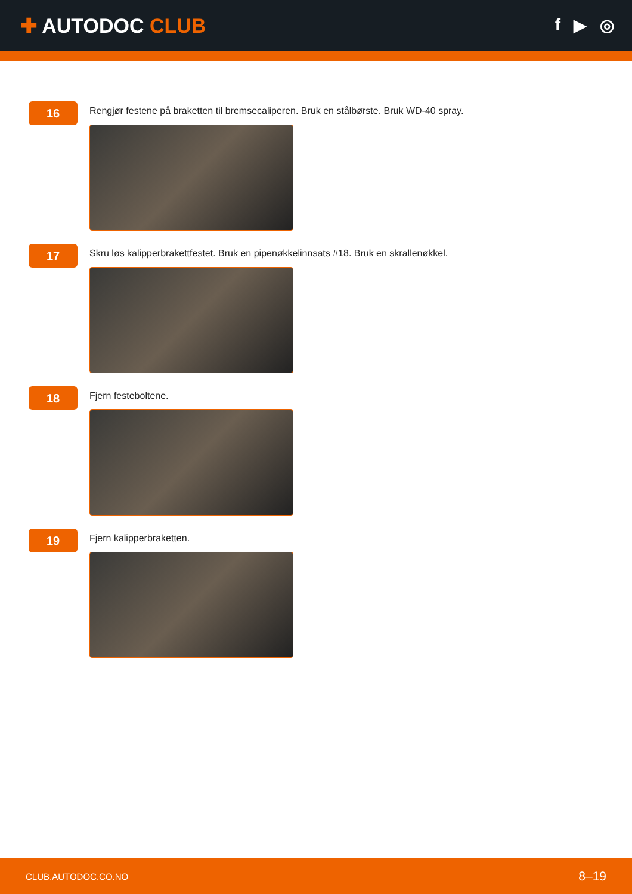✚ AUTODOC CLUB
f ▶ ◎
16
Rengjør festene på braketten til bremsecaliperen. Bruk en stålbørste. Bruk WD-40 spray.
17
Skru løs kalipperbrakettfestet. Bruk en pipenøkkelinnsats #18. Bruk en skrallenøkkel.
18
Fjern festeboltene.
19
Fjern kalipperbraketten.
CLUB.AUTODOC.CO.NO 8–19